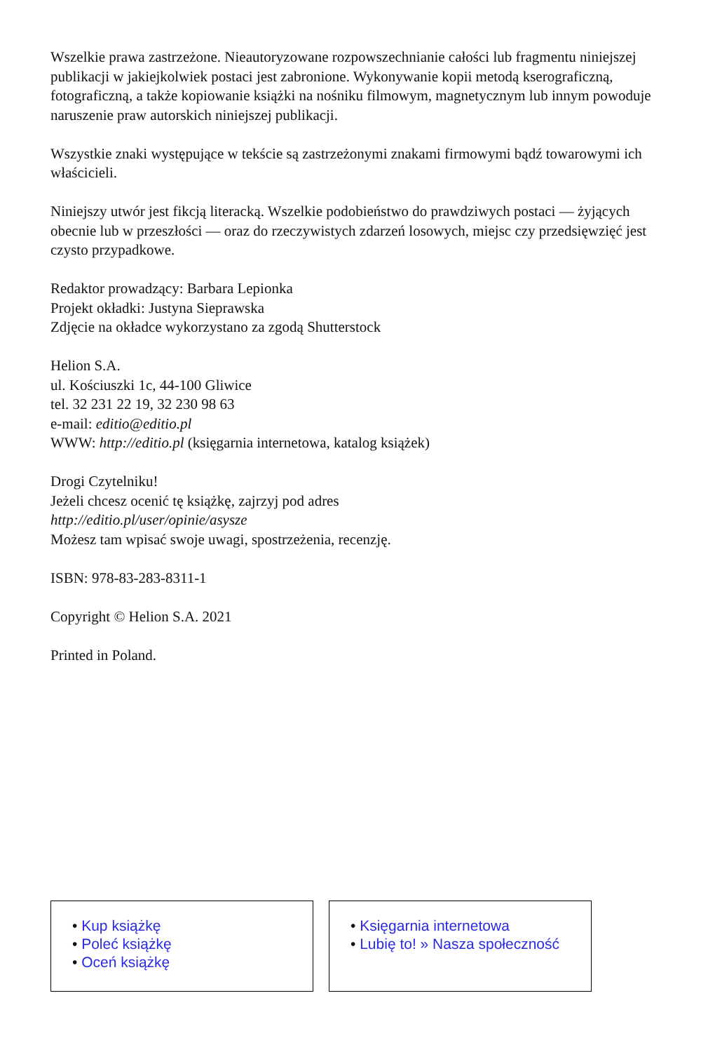Wszelkie prawa zastrzeżone. Nieautoryzowane rozpowszechnianie całości lub fragmentu niniejszej publikacji w jakiejkolwiek postaci jest zabronione. Wykonywanie kopii metodą kserograficzną, fotograficzną, a także kopiowanie książki na nośniku filmowym, magnetycznym lub innym powoduje naruszenie praw autorskich niniejszej publikacji.
Wszystkie znaki występujące w tekście są zastrzeżonymi znakami firmowymi bądź towarowymi ich właścicieli.
Niniejszy utwór jest fikcją literacką. Wszelkie podobieństwo do prawdziwych postaci — żyjących obecnie lub w przeszłości — oraz do rzeczywistych zdarzeń losowych, miejsc czy przedsięwzięć jest czysto przypadkowe.
Redaktor prowadzący: Barbara Lepionka
Projekt okładki: Justyna Sieprawska
Zdjęcie na okładce wykorzystano za zgodą Shutterstock
Helion S.A.
ul. Kościuszki 1c, 44-100 Gliwice
tel. 32 231 22 19, 32 230 98 63
e-mail: editio@editio.pl
WWW: http://editio.pl (księgarnia internetowa, katalog książek)
Drogi Czytelniku!
Jeżeli chcesz ocenić tę książkę, zajrzyj pod adres
http://editio.pl/user/opinie/asysze
Możesz tam wpisać swoje uwagi, spostrzeżenia, recenzję.
ISBN: 978-83-283-8311-1
Copyright © Helion S.A. 2021
Printed in Poland.
• Kup książkę
• Poleć książkę
• Oceń książkę
• Księgarnia internetowa
• Lubię to! » Nasza społeczność